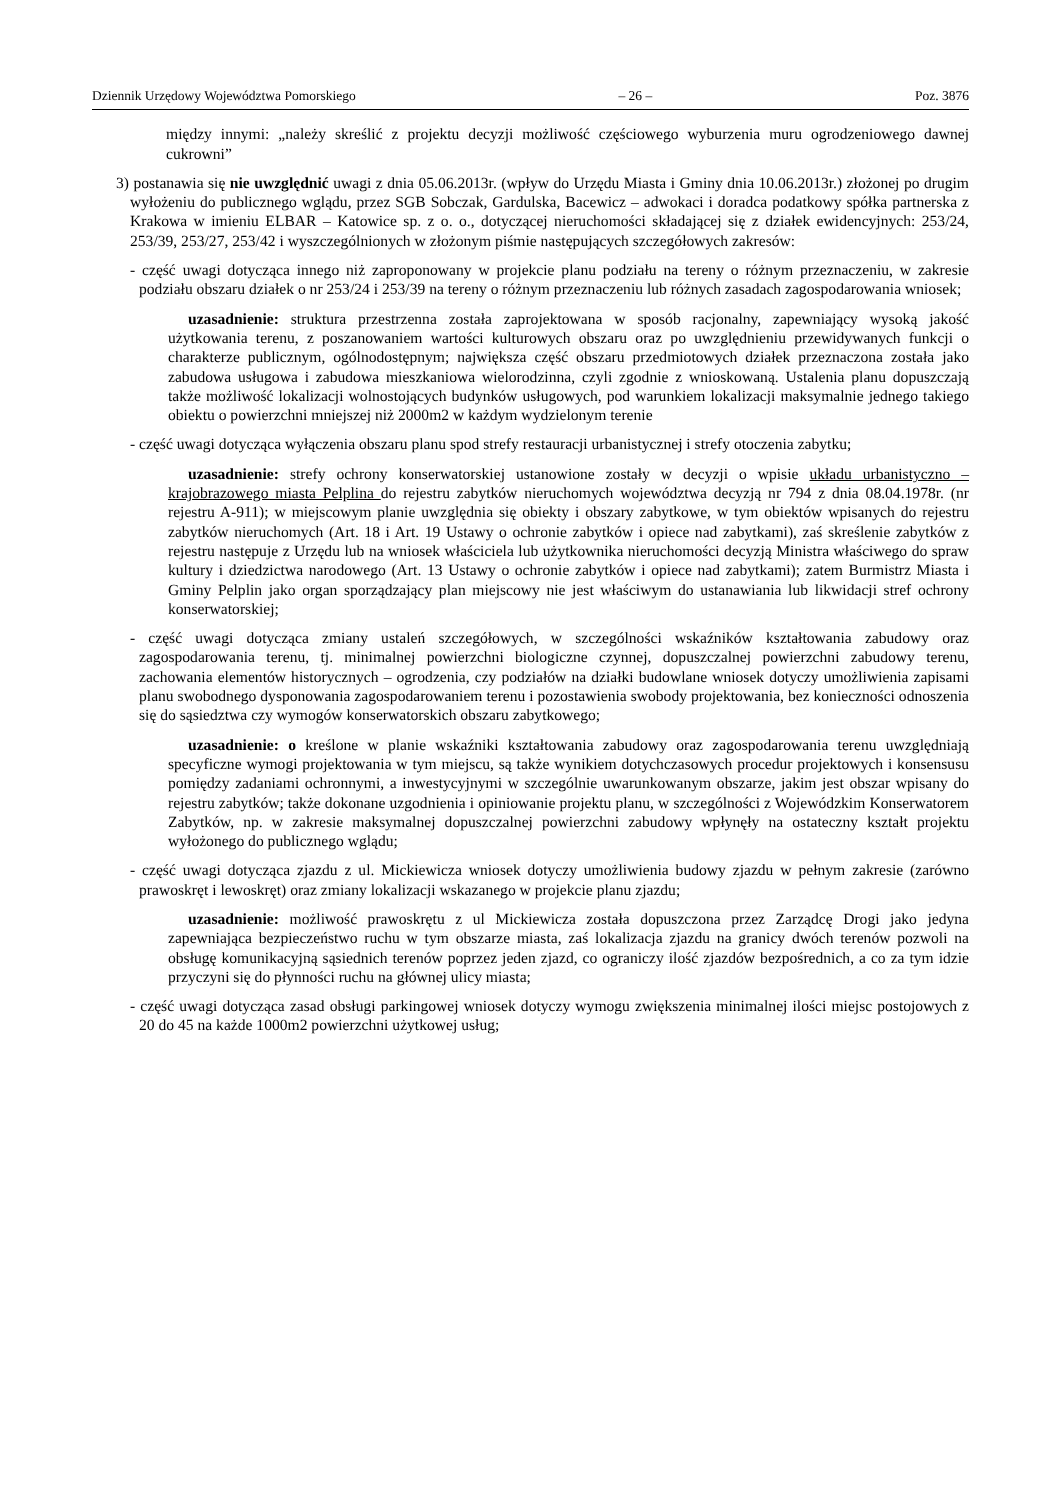Dziennik Urzędowy Województwa Pomorskiego – 26 – Poz. 3876
między innymi: „należy skreślić z projektu decyzji możliwość częściowego wyburzenia muru ogrodzeniowego dawnej cukrowni”
3) postanawia się nie uwzględnić uwagi z dnia 05.06.2013r. (wpływ do Urzędu Miasta i Gminy dnia 10.06.2013r.) złożonej po drugim wyłożeniu do publicznego wglądu, przez SGB Sobczak, Gardulska, Bacewicz – adwokaci i doradca podatkowy spółka partnerska z Krakowa w imieniu ELBAR – Katowice sp. z o. o., dotyczącej nieruchomości składającej się z działek ewidencyjnych: 253/24, 253/39, 253/27, 253/42 i wyszczególnionych w złożonym piśmie następujących szczegółowych zakresów:
- część uwagi dotycząca innego niż zaproponowany w projekcie planu podziału na tereny o różnym przeznaczeniu, w zakresie podziału obszaru działek o nr 253/24 i 253/39 na tereny o różnym przeznaczeniu lub różnych zasadach zagospodarowania wniosek;
uzasadnienie: struktura przestrzenna została zaprojektowana w sposób racjonalny, zapewniający wysoką jakość użytkowania terenu, z poszanowaniem wartości kulturowych obszaru oraz po uwzględnieniu przewidywanych funkcji o charakterze publicznym, ogólnodostępnym; największa część obszaru przedmiotowych działek przeznaczona została jako zabudowa usługowa i zabudowa mieszkaniowa wielorodzinna, czyli zgodnie z wnioskowaną. Ustalenia planu dopuszczają także możliwość lokalizacji wolnostojących budynków usługowych, pod warunkiem lokalizacji maksymalnie jednego takiego obiektu o powierzchni mniejszej niż 2000m2 w każdym wydzielonym terenie
- część uwagi dotycząca wyłączenia obszaru planu spod strefy restauracji urbanistycznej i strefy otoczenia zabytku;
uzasadnienie: strefy ochrony konserwatorskiej ustanowione zostały w decyzji o wpisie układu urbanistyczno – krajobrazowego miasta Pelplina do rejestru zabytków nieruchomych województwa decyzją nr 794 z dnia 08.04.1978r. (nr rejestru A-911); w miejscowym planie uwzględnia się obiekty i obszary zabytkowe, w tym obiektów wpisanych do rejestru zabytków nieruchomych (Art. 18 i Art. 19 Ustawy o ochronie zabytków i opiece nad zabytkami), zaś skreślenie zabytków z rejestru następuje z Urzędu lub na wniosek właściciela lub użytkownika nieruchomości decyzją Ministra właściwego do spraw kultury i dziedzictwa narodowego (Art. 13 Ustawy o ochronie zabytków i opiece nad zabytkami); zatem Burmistrz Miasta i Gminy Pelplin jako organ sporządzający plan miejscowy nie jest właściwym do ustanawiania lub likwidacji stref ochrony konserwatorskiej;
- część uwagi dotycząca zmiany ustaleń szczegółowych, w szczególności wskaźników kształtowania zabudowy oraz zagospodarowania terenu, tj. minimalnej powierzchni biologiczne czynnej, dopuszczalnej powierzchni zabudowy terenu, zachowania elementów historycznych – ogrodzenia, czy podziałów na działki budowlane wniosek dotyczy umożliwienia zapisami planu swobodnego dysponowania zagospodarowaniem terenu i pozostawienia swobody projektowania, bez konieczności odnoszenia się do sąsiedztwa czy wymogów konserwatorskich obszaru zabytkowego;
uzasadnienie: o kreślone w planie wskaźniki kształtowania zabudowy oraz zagospodarowania terenu uwzględniają specyficzne wymogi projektowania w tym miejscu, są także wynikiem dotychczasowych procedur projektowych i konsensusu pomiędzy zadaniami ochronnymi, a inwestycyjnymi w szczególnie uwarunkowanym obszarze, jakim jest obszar wpisany do rejestru zabytków; także dokonane uzgodnienia i opiniowanie projektu planu, w szczególności z Wojewódzkim Konserwatorem Zabytków, np. w zakresie maksymalnej dopuszczalnej powierzchni zabudowy wpłynęły na ostateczny kształt projektu wyłożonego do publicznego wglądu;
- część uwagi dotycząca zjazdu z ul. Mickiewicza wniosek dotyczy umożliwienia budowy zjazdu w pełnym zakresie (zarówno prawoskręt i lewoskręt) oraz zmiany lokalizacji wskazanego w projekcie planu zjazdu;
uzasadnienie: możliwość prawoskrętu z ul Mickiewicza została dopuszczona przez Zarządcę Drogi jako jedyna zapewniająca bezpieczeństwo ruchu w tym obszarze miasta, zaś lokalizacja zjazdu na granicy dwóch terenów pozwoli na obsługę komunikacyjną sąsiednich terenów poprzez jeden zjazd, co ograniczy ilość zjazdów bezpośrednich, a co za tym idzie przyczyni się do płynności ruchu na głównej ulicy miasta;
- część uwagi dotycząca zasad obsługi parkingowej wniosek dotyczy wymogu zwiększenia minimalnej ilości miejsc postojowych z 20 do 45 na każde 1000m2 powierzchni użytkowej usług;